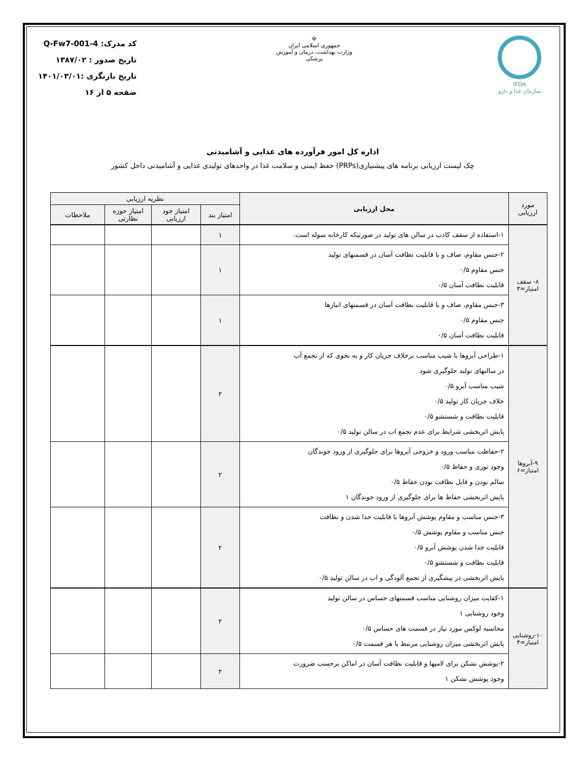IFDA
سازمان غذا و دارو
☫
جمهوری اسلامی ایران
وزارت بهداشت، درمان و آموزش پزشکی
کد مدرک: Q-Fw7-001-4
تاریخ صدور : ۱۳۸۷/۰۲
تاریخ بازنگری :۱۴۰۱/۰۳/۰۱
صفحه ۵ از ۱۶
اداره کل امور فرآورده های غذایی و آشامیدنی
چک لیست ارزیابی برنامه های پیشنیازی(PRPs) حفظ ایمنی و سلامت غذا در واحدهای تولیدی غذایی و آشامیدنی داخل کشور
| مورد ارزیابی | محل ارزیابی | نظریه ارزیابی | | | |
| --- | --- | --- | --- | --- | --- |
| | | امتیاز بند | امتیاز خود ارزیابی | امتیاز حوزه نظارتی | ملاحظات |
| ۸- سقف امتیاز=۳ | ۱-استفاده از سقف کاذب در سالن های تولید در صورتیکه کارخانه سوله است. | ۱ | | | |
| | ۲-جنس مقاوم، صاف و با قابلیت نظافت آسان در قسمتهای تولید جنس مقاوم ۰/۵ قابلیت نظافت آسان ۰/۵ | ۱ | | | |
| | ۳-جنس مقاوم، صاف و با قابلیت نظافت آسان در قسمتهای انبارها جنس مقاوم ۰/۵ قابلیت نظافت آسان ۰/۵ | ۱ | | | |
| ۹-آبروها امتیاز=۶ | ۱-طراحی آبروها با شیب مناسب برخلاف جریان کار و به نحوی که از تجمع آب در سالنهای تولید جلوگیری شود شیب مناسب آبرو ۰/۵ خلاف جریان کار تولید ۰/۵ قابلیت نظافت و شستشو ۰/۵ پایش اثربخشی شرایط برای عدم تجمع اب در سالن تولید ۰/۵ | ۲ | | | |
| | ۲-حفاظت مناسب ورود و خروجی آبروها برای جلوگیری از ورود جوندگان وجود توری و حفاظ ۰/۵ سالم بودن و قابل نظافت بودن حفاظ ۰/۵ پایش اثربخشی حفاظ ها برای جلوگیری از ورود جوندگان ۱ | ۲ | | | |
| | ۳-جنس مناسب و مقاوم پوشش آبروها با قابلیت جدا شدن و نظافت جنس مناسب و مقاوم پوشش ۰/۵ قابلیت جدا شدن پوشش آبرو ۰/۵ قابلیت نظافت و شستشو ۰/۵ پایش اثربخشی در پیشگیری از تجمع آلودگی و اب در سالن تولید ۰/۵ | ۲ | | | |
| ۱۰-روشنایی امتیاز=۴ | ۱-کفایت میزان روشنایی مناسب قسمتهای حساس در سالن تولید وجود روشنایی ۱ محاسبه لوکس مورد نیاز در قسمت های حساس ۰/۵ پایش اثربخشی میزان روشنایی مرتبط با هر قسمت ۰/۵ | ۲ | | | |
| | ۲-پوشش نشکن برای لامپها و قابلیت نظافت آسان در اماکن برحسب ضرورت وجود پوشش نشکن ۱ | ۲ | | | |